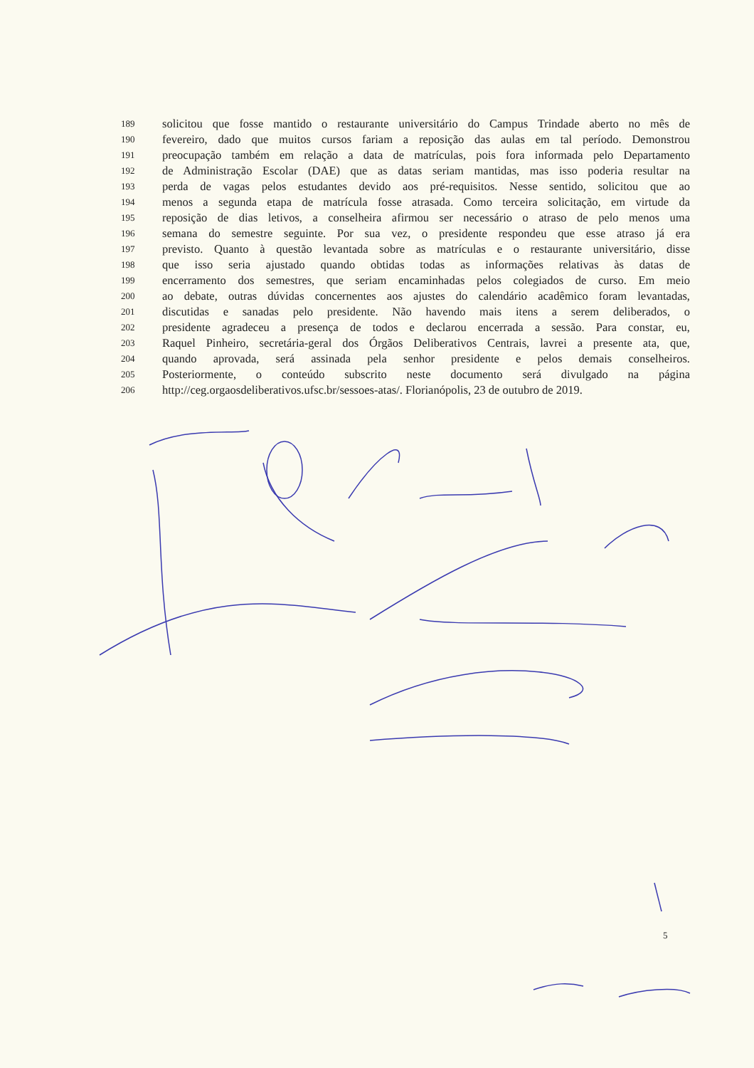189 solicitou que fosse mantido o restaurante universitário do Campus Trindade aberto no mês de
190 fevereiro, dado que muitos cursos fariam a reposição das aulas em tal período. Demonstrou
191 preocupação também em relação a data de matrículas, pois fora informada pelo Departamento
192 de Administração Escolar (DAE) que as datas seriam mantidas, mas isso poderia resultar na
193 perda de vagas pelos estudantes devido aos pré-requisitos. Nesse sentido, solicitou que ao
194 menos a segunda etapa de matrícula fosse atrasada. Como terceira solicitação, em virtude da
195 reposição de dias letivos, a conselheira afirmou ser necessário o atraso de pelo menos uma
196 semana do semestre seguinte. Por sua vez, o presidente respondeu que esse atraso já era
197 previsto. Quanto à questão levantada sobre as matrículas e o restaurante universitário, disse
198 que isso seria ajustado quando obtidas todas as informações relativas às datas de
199 encerramento dos semestres, que seriam encaminhadas pelos colegiados de curso. Em meio
200 ao debate, outras dúvidas concernentes aos ajustes do calendário acadêmico foram levantadas,
201 discutidas e sanadas pelo presidente. Não havendo mais itens a serem deliberados, o
202 presidente agradeceu a presença de todos e declarou encerrada a sessão. Para constar, eu,
203 Raquel Pinheiro, secretária-geral dos Órgãos Deliberativos Centrais, lavrei a presente ata, que,
204 quando aprovada, será assinada pela senhor presidente e pelos demais conselheiros.
205 Posteriormente, o conteúdo subscrito neste documento será divulgado na página
206 http://ceg.orgaosdeliberativos.ufsc.br/sessoes-atas/. Florianópolis, 23 de outubro de 2019.
5